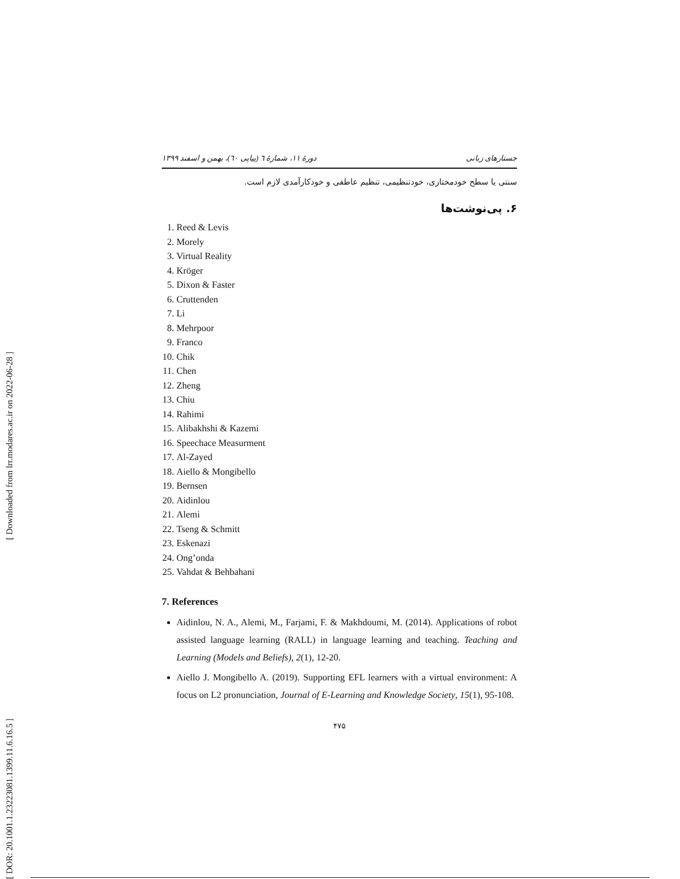[ Downloaded from lrr.modares.ac.ir on 2022-06-28 ]
[ DOR: 20.1001.1.23223081.1399.11.6.16.5 ]
جستارهای زبانی دورهٔ ۱۱، شمارهٔ ٦ (پیاپی ٦٠)، بهمن و اسفند ۱۳۹۹
سنتی یا سطح خودمختاری، خودتنظیمی، تنظیم عاطفی و خودکارآمدی لازم است.
۶. پی‌نوشت‌ها
1. Reed & Levis
2. Morely
3. Virtual Reality
4. Kröger
5. Dixon & Faster
6. Cruttenden
7. Li
8. Mehrpoor
9. Franco
10. Chik
11. Chen
12. Zheng
13. Chiu
14. Rahimi
15. Alibakhshi & Kazemi
16. Speechace Measurment
17. Al-Zayed
18. Aiello & Mongibello
19. Bernsen
20. Aidinlou
21. Alemi
22. Tseng & Schmitt
23. Eskenazi
24. Ong’onda
25. Vahdat & Behbahani
7. References
Aidinlou, N. A., Alemi, M., Farjami, F. & Makhdoumi, M. (2014). Applications of robot assisted language learning (RALL) in language learning and teaching. Teaching and Learning (Models and Beliefs), 2(1), 12-20.
Aiello J. Mongibello A. (2019). Supporting EFL learners with a virtual environment: A focus on L2 pronunciation, Journal of E-Learning and Knowledge Society, 15(1), 95-108.
۴۷۵